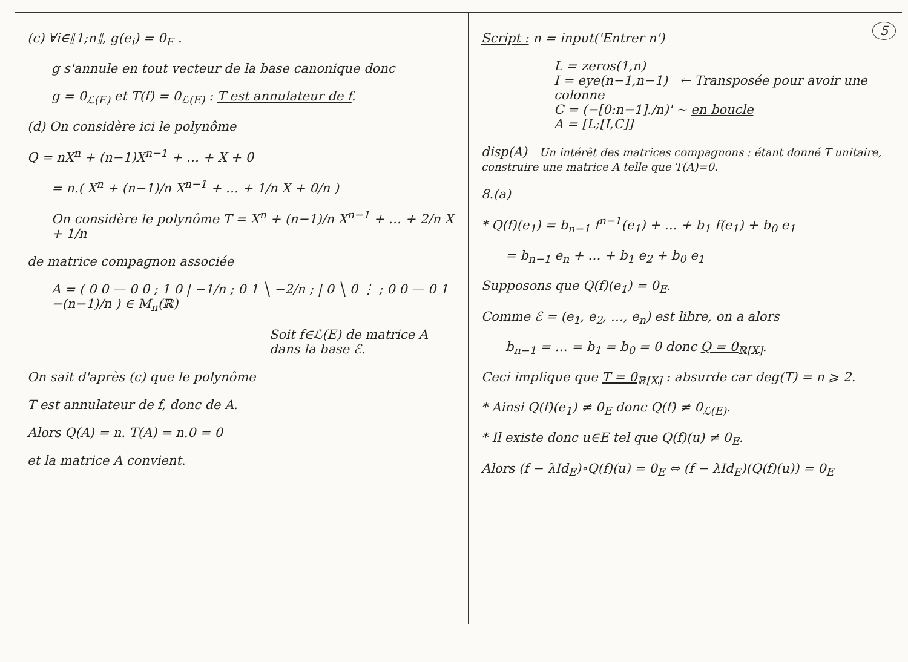(c) ∀i∈⟦1;n⟧, g(e<sub>i</sub>) = 0<sub>E</sub> .
g s'annule en tout vecteur de la base canonique donc
g = 0<sub>ℒ(E)</sub> et T(f) = 0<sub>ℒ(E)</sub> : T est annulateur de f.
(d) On considère ici le polynôme
Q = nX<sup>n</sup> + (n−1)X<sup>n−1</sup> + … + X + 0
= n.( X<sup>n</sup> + (n−1)/n X<sup>n−1</sup> + … + 1/n X + 0/n )
On considère le polynôme T = X<sup>n</sup> + (n−1)/n X<sup>n−1</sup> + … + 2/n X + 1/n
de matrice compagnon associée
A = ( 0 0 — 0 0 ; 1 0 | −1/n ; 0 1 ╲ −2/n ; | 0 ╲ 0 ⋮ ; 0 0 — 0 1 −(n−1)/n ) ∈ M<sub>n</sub>(ℝ)
Soit f∈ℒ(E) de matrice A dans la base ℰ.
On sait d'après (c) que le polynôme
T est annulateur de f, donc de A.
Alors Q(A) = n. T(A) = n.0 = 0
et la matrice A convient.
5
Script : n = input('Entrer n')
L = zeros(1,n)
I = eye(n−1,n−1) ← Transposée pour avoir une colonne
C = (−[0:n−1]./n)' ~ en boucle
A = [L;[I,C]]
disp(A) Un intérêt des matrices compagnons : étant donné T unitaire, construire une matrice A telle que T(A)=0.
8.(a)
* Q(f)(e<sub>1</sub>) = b<sub>n−1</sub> f<sup>n−1</sup>(e<sub>1</sub>) + … + b<sub>1</sub> f(e<sub>1</sub>) + b<sub>0</sub> e<sub>1</sub>
= b<sub>n−1</sub> e<sub>n</sub> + … + b<sub>1</sub> e<sub>2</sub> + b<sub>0</sub> e<sub>1</sub>
Supposons que Q(f)(e<sub>1</sub>) = 0<sub>E</sub>.
Comme ℰ = (e<sub>1</sub>, e<sub>2</sub>, …, e<sub>n</sub>) est libre, on a alors
b<sub>n−1</sub> = … = b<sub>1</sub> = b<sub>0</sub> = 0 donc Q = 0<sub>ℝ[X]</sub>.
Ceci implique que T = 0<sub>ℝ[X]</sub> : absurde car deg(T) = n ⩾ 2.
* Ainsi Q(f)(e<sub>1</sub>) ≠ 0<sub>E</sub> donc Q(f) ≠ 0<sub>ℒ(E)</sub>.
* Il existe donc u∈E tel que Q(f)(u) ≠ 0<sub>E</sub>.
Alors (f − λId<sub>E</sub>)∘Q(f)(u) = 0<sub>E</sub> ⇔ (f − λId<sub>E</sub>)(Q(f)(u)) = 0<sub>E</sub>